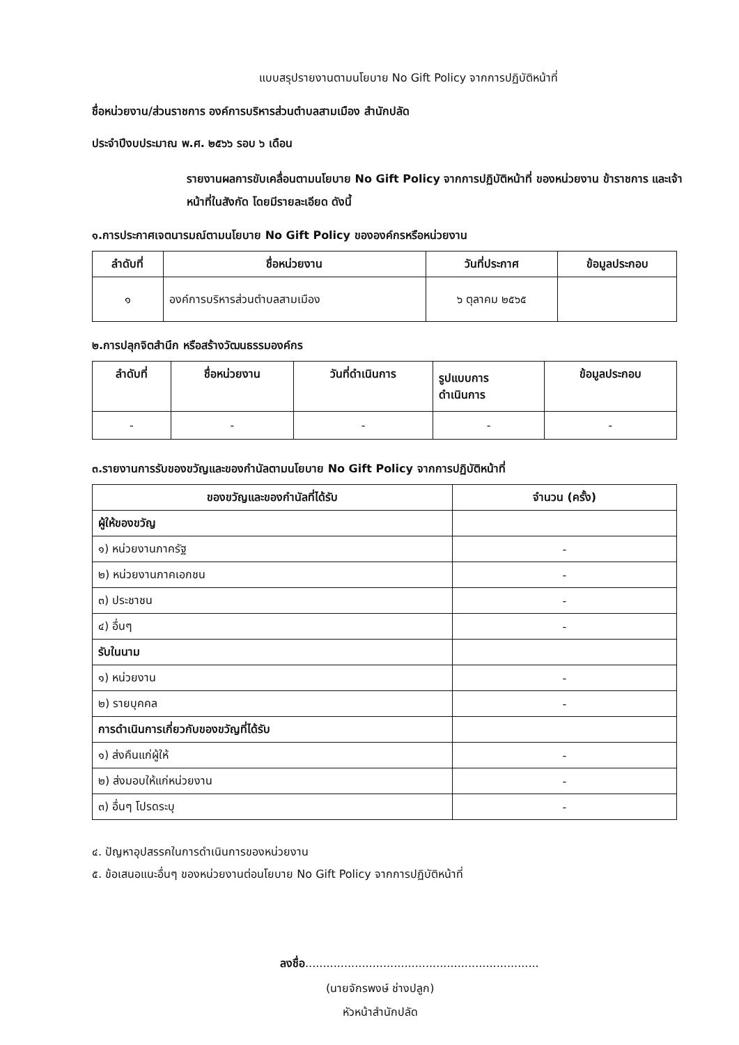แบบสรุปรายงานตามนโยบาย No Gift Policy จากการปฏิบัติหน้าที่
ชื่อหน่วยงาน/ส่วนราชการ องค์การบริหารส่วนตำบลสามเมือง สำนักปลัด
ประจำปีงบประมาณ พ.ศ. ๒๕๖๖ รอบ ๖ เดือน
รายงานผลการขับเคลื่อนตามนโยบาย No Gift Policy จากการปฏิบัติหน้าที่ ของหน่วยงาน ข้าราชการ และเจ้าหน้าที่ในสังกัด โดยมีรายละเอียด ดังนี้
๑.การประกาศเจตนารมณ์ตามนโยบาย No Gift Policy ขององค์กรหรือหน่วยงาน
| ลำดับที่ | ชื่อหน่วยงาน | วันที่ประกาศ | ข้อมูลประกอบ |
| --- | --- | --- | --- |
| ๑ | องค์การบริหารส่วนตำบลสามเมือง | ๖ ตุลาคม ๒๕๖๕ | |
๒.การปลุกจิตสำนึก หรือสร้างวัฒนธรรมองค์กร
| ลำดับที่ | ชื่อหน่วยงาน | วันที่ดำเนินการ | รูปแบบการ ดำเนินการ | ข้อมูลประกอบ |
| --- | --- | --- | --- | --- |
| - | - | - | - | - |
๓.รายงานการรับของขวัญและของกำนัลตามนโยบาย No Gift Policy จากการปฏิบัติหน้าที่
| ของขวัญและของกำนัลที่ได้รับ | จำนวน (ครั้ง) |
| --- | --- |
| ผู้ให้ของขวัญ | |
| ๑) หน่วยงานภาครัฐ | - |
| ๒) หน่วยงานภาคเอกชน | - |
| ๓) ประชาชน | - |
| ๔) อื่นๆ | - |
| รับในนาม | |
| ๑) หน่วยงาน | - |
| ๒) รายบุคคล | - |
| การดำเนินการเกี่ยวกับของขวัญที่ได้รับ | |
| ๑) ส่งคืนแก่ผู้ให้ | - |
| ๒) ส่งมอบให้แก่หน่วยงาน | - |
| ๓) อื่นๆ โปรดระบุ | - |
๔. ปัญหาอุปสรรคในการดำเนินการของหน่วยงาน
๕. ข้อเสนอแนะอื่นๆ ของหน่วยงานต่อนโยบาย No Gift Policy จากการปฏิบัติหน้าที่
ลงชื่อ..................................................................
(นายจักรพงษ์ ช่างปลูก)
หัวหน้าสำนักปลัด